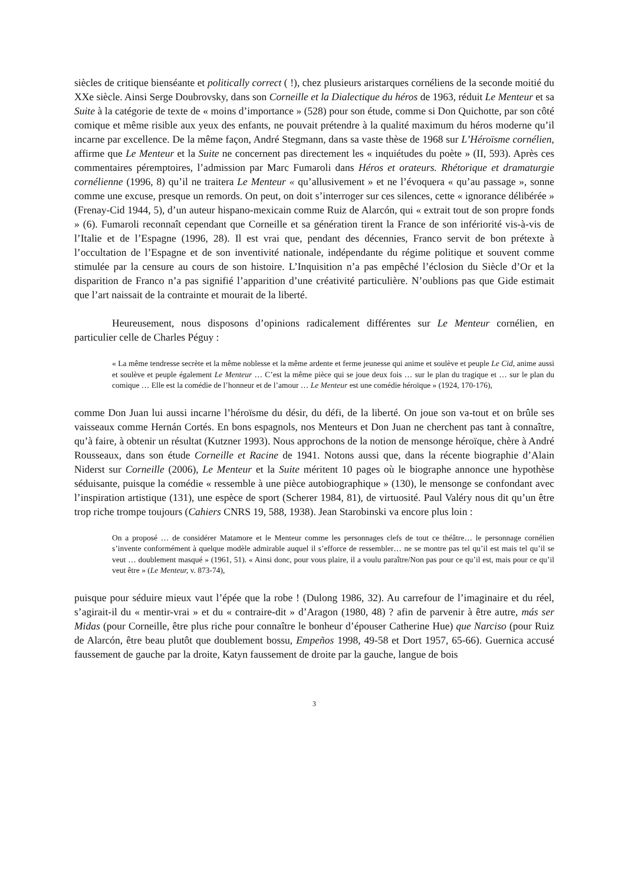siècles de critique bienséante et politically correct ( !), chez plusieurs aristarques cornéliens de la seconde moitié du XXe siècle. Ainsi Serge Doubrovsky, dans son Corneille et la Dialectique du héros de 1963, réduit Le Menteur et sa Suite à la catégorie de texte de « moins d’importance » (528) pour son étude, comme si Don Quichotte, par son côté comique et même risible aux yeux des enfants, ne pouvait prétendre à la qualité maximum du héros moderne qu’il incarne par excellence. De la même façon, André Stegmann, dans sa vaste thèse de 1968 sur L’Héroïsme cornélien, affirme que Le Menteur et la Suite ne concernent pas directement les « inquiétudes du poète » (II, 593). Après ces commentaires péremptoires, l’admission par Marc Fumaroli dans Héros et orateurs. Rhétorique et dramaturgie cornélienne (1996, 8) qu’il ne traitera Le Menteur « qu’allusivement » et ne l’évoquera « qu’au passage », sonne comme une excuse, presque un remords. On peut, on doit s’interroger sur ces silences, cette « ignorance délibérée » (Frenay-Cid 1944, 5), d’un auteur hispano-mexicain comme Ruiz de Alarcón, qui « extrait tout de son propre fonds » (6). Fumaroli reconnaît cependant que Corneille et sa génération tirent la France de son infériorité vis-à-vis de l’Italie et de l’Espagne (1996, 28). Il est vrai que, pendant des décennies, Franco servit de bon prétexte à l’occultation de l’Espagne et de son inventivité nationale, indépendante du régime politique et souvent comme stimulée par la censure au cours de son histoire. L’Inquisition n’a pas empêché l’éclosion du Siècle d’Or et la disparition de Franco n’a pas signifié l’apparition d’une créativité particulière. N’oublions pas que Gide estimait que l’art naissait de la contrainte et mourait de la liberté.
Heureusement, nous disposons d’opinions radicalement différentes sur Le Menteur cornélien, en particulier celle de Charles Péguy :
« La même tendresse secrète et la même noblesse et la même ardente et ferme jeunesse qui anime et soulève et peuple Le Cid, anime aussi et soulève et peuple également Le Menteur … C’est la même pièce qui se joue deux fois … sur le plan du tragique et … sur le plan du comique … Elle est la comédie de l’honneur et de l’amour … Le Menteur est une comédie héroïque » (1924, 170-176),
comme Don Juan lui aussi incarne l’héroïsme du désir, du défi, de la liberté. On joue son va-tout et on brûle ses vaisseaux comme Hernán Cortés. En bons espagnols, nos Menteurs et Don Juan ne cherchent pas tant à connaître, qu’à faire, à obtenir un résultat (Kutzner 1993). Nous approchons de la notion de mensonge héroïque, chère à André Rousseaux, dans son étude Corneille et Racine de 1941. Notons aussi que, dans la récente biographie d’Alain Niderst sur Corneille (2006), Le Menteur et la Suite méritent 10 pages où le biographe annonce une hypothèse séduisante, puisque la comédie « ressemble à une pièce autobiographique » (130), le mensonge se confondant avec l’inspiration artistique (131), une espèce de sport (Scherer 1984, 81), de virtuosité. Paul Valéry nous dit qu’un être trop riche trompe toujours (Cahiers CNRS 19, 588, 1938). Jean Starobinski va encore plus loin :
On a proposé … de considérer Matamore et le Menteur comme les personnages clefs de tout ce théâtre… le personnage cornélien s’invente conformément à quelque modèle admirable auquel il s’efforce de ressembler… ne se montre pas tel qu’il est mais tel qu’il se veut … doublement masqué » (1961, 51). « Ainsi donc, pour vous plaire, il a voulu paraître/Non pas pour ce qu’il est, mais pour ce qu’il veut être » (Le Menteur, v. 873-74),
puisque pour séduire mieux vaut l’épée que la robe ! (Dulong 1986, 32). Au carrefour de l’imaginaire et du réel, s’agirait-il du « mentir-vrai » et du « contraire-dit » d’Aragon (1980, 48) ? afin de parvenir à être autre, más ser Midas (pour Corneille, être plus riche pour connaître le bonheur d’épouser Catherine Hue) que Narciso (pour Ruiz de Alarcón, être beau plutôt que doublement bossu, Empeños 1998, 49-58 et Dort 1957, 65-66). Guernica accusé faussement de gauche par la droite, Katyn faussement de droite par la gauche, langue de bois
3